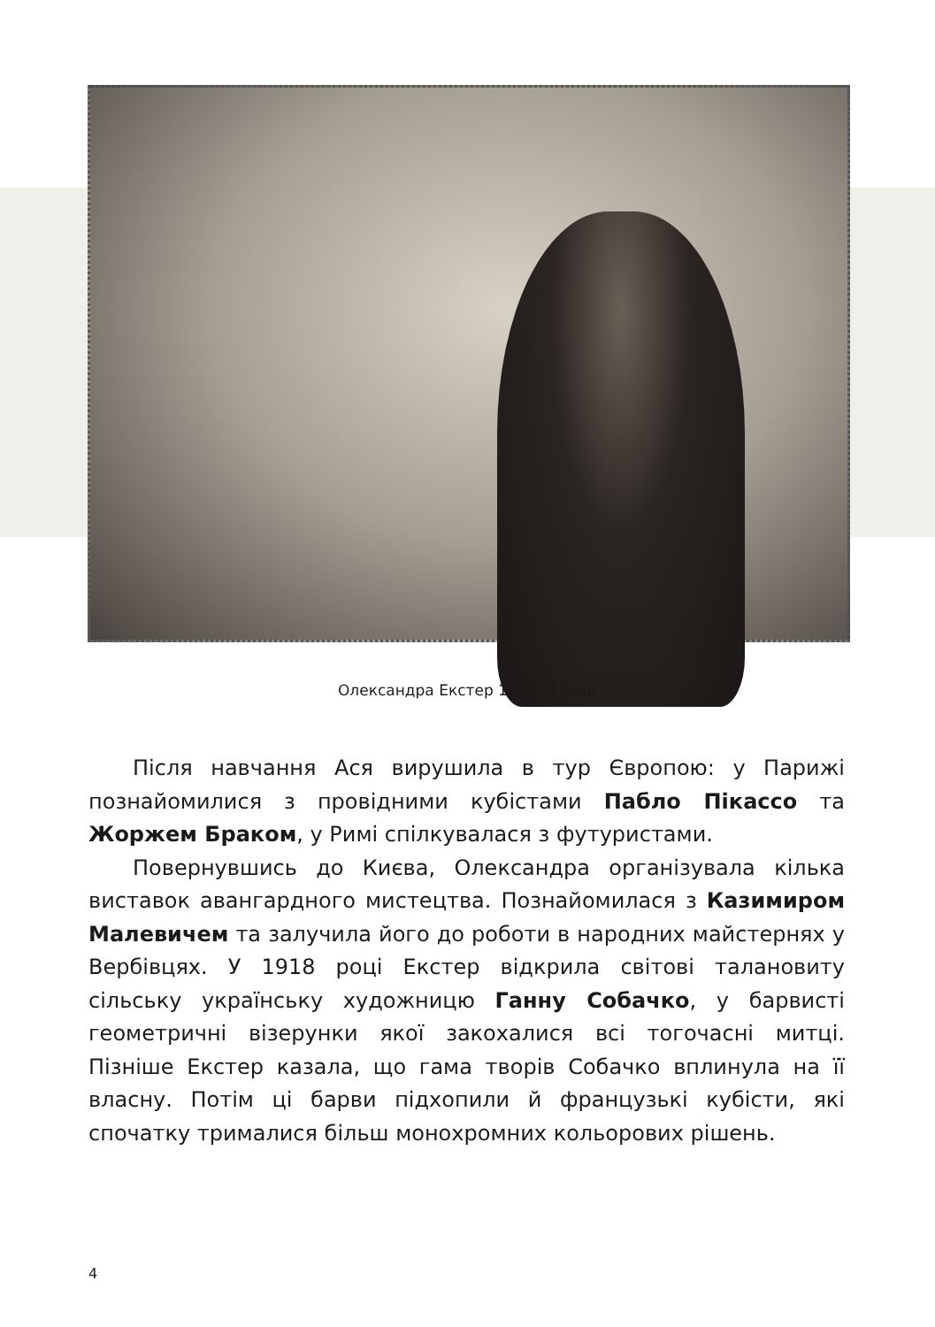Олександра Екстер 1910-ті роки
Після навчання Ася вирушила в тур Європою: у Парижі познайомилися з провідними кубістами Пабло Пікассо та Жоржем Браком, у Римі спілкувалася з футуристами.
Повернувшись до Києва, Олександра організувала кілька виставок авангардного мистецтва. Познайомилася з Казимиром Малевичем та залучила його до роботи в народних майстернях у Вербівцях. У 1918 році Екстер відкрила світові талановиту сільську українську художницю Ганну Собачко, у барвисті геометричні візерунки якої закохалися всі тогочасні митці. Пізніше Екстер казала, що гама творів Собачко вплинула на її власну. Потім ці барви підхопили й французькі кубісти, які спочатку трималися більш монохромних кольорових рішень.
4